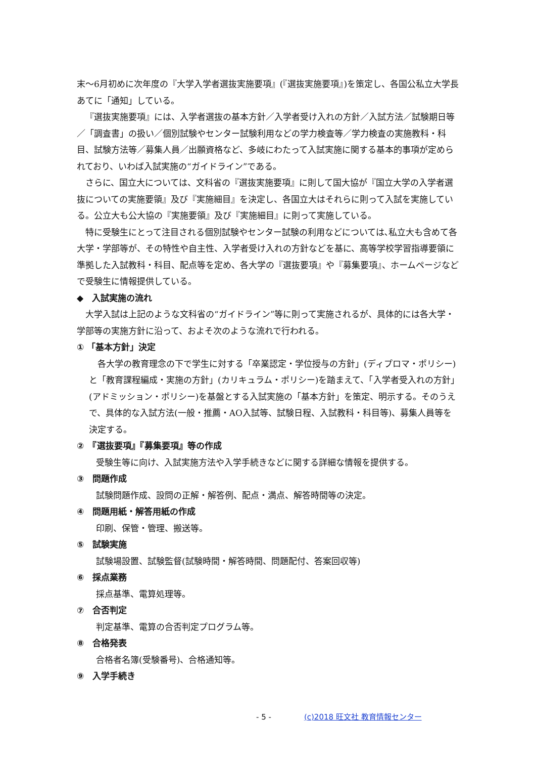末～6月初めに次年度の『大学入学者選抜実施要項』(『選抜実施要項』)を策定し、各国公私立大学長あてに「通知」している。
『選抜実施要項』には、入学者選抜の基本方針／入学者受け入れの方針／入試方法／試験期日等／「調査書」の扱い／個別試験やセンター試験利用などの学力検査等／学力検査の実施教科・科目、試験方法等／募集人員／出願資格など、多岐にわたって入試実施に関する基本的事項が定められており、いわば入試実施の“ガイドライン”である。
さらに、国立大については、文科省の『選抜実施要項』に則して国大協が『国立大学の入学者選抜についての実施要領』及び『実施細目』を決定し、各国立大はそれらに則って入試を実施している。公立大も公大協の『実施要領』及び『実施細目』に則って実施している。
特に受験生にとって注目される個別試験やセンター試験の利用などについては､私立大も含めて各大学・学部等が、その特性や自主性、入学者受け入れの方針などを基に、高等学校学習指導要領に準拠した入試教科・科目、配点等を定め、各大学の『選抜要項』や『募集要項』、ホームページなどで受験生に情報提供している。
◆　入試実施の流れ
大学入試は上記のような文科省の“ガイドライン”等に則って実施されるが、具体的には各大学・学部等の実施方針に沿って、およそ次のような流れで行われる。
① 「基本方針」決定
各大学の教育理念の下で学生に対する「卒業認定・学位授与の方針」(ディプロマ・ポリシー)と「教育課程編成・実施の方針」(カリキュラム・ポリシー)を踏まえて、「入学者受入れの方針」(アドミッション・ポリシー)を基盤とする入試実施の「基本方針」を策定、明示する。そのうえで、具体的な入試方法(一般・推薦・AO入試等、試験日程、入試教科・科目等)、募集人員等を決定する。
②　『選抜要項』『募集要項』等の作成
受験生等に向け、入試実施方法や入学手続きなどに関する詳細な情報を提供する。
③　問題作成
試験問題作成、設問の正解・解答例、配点・満点、解答時間等の決定。
④　問題用紙・解答用紙の作成
印刷、保管・管理、搬送等。
⑤　試験実施
試験場設置、試験監督(試験時間・解答時間、問題配付、答案回収等)
⑥　採点業務
採点基準、電算処理等。
⑦　合否判定
判定基準、電算の合否判定プログラム等。
⑧　合格発表
合格者名簿(受験番号)、合格通知等。
⑨　入学手続き
- 5 - (c)2018 旺文社 教育情報センター